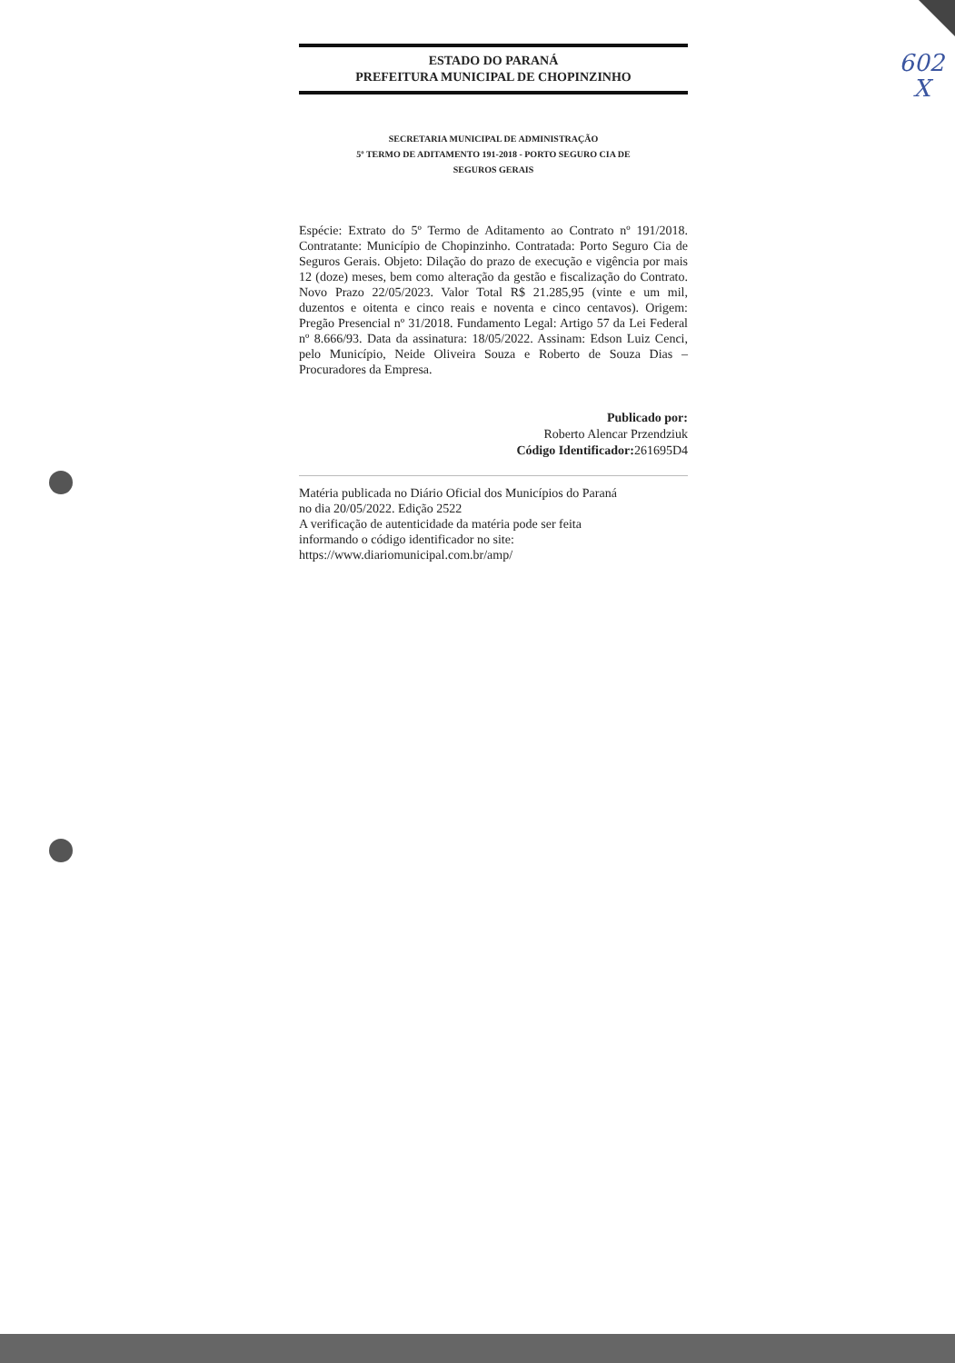602
X
ESTADO DO PARANÁ
PREFEITURA MUNICIPAL DE CHOPINZINHO
SECRETARIA MUNICIPAL DE ADMINISTRAÇÃO
5º TERMO DE ADITAMENTO 191-2018 - PORTO SEGURO CIA DE
SEGUROS GERAIS
Espécie: Extrato do 5º Termo de Aditamento ao Contrato nº 191/2018. Contratante: Município de Chopinzinho. Contratada: Porto Seguro Cia de Seguros Gerais. Objeto: Dilação do prazo de execução e vigência por mais 12 (doze) meses, bem como alteração da gestão e fiscalização do Contrato. Novo Prazo 22/05/2023. Valor Total R$ 21.285,95 (vinte e um mil, duzentos e oitenta e cinco reais e noventa e cinco centavos). Origem: Pregão Presencial nº 31/2018. Fundamento Legal: Artigo 57 da Lei Federal nº 8.666/93. Data da assinatura: 18/05/2022. Assinam: Edson Luiz Cenci, pelo Município, Neide Oliveira Souza e Roberto de Souza Dias – Procuradores da Empresa.
Publicado por:
Roberto Alencar Przendziuk
Código Identificador: 261695D4
Matéria publicada no Diário Oficial dos Municípios do Paraná
no dia 20/05/2022. Edição 2522
A verificação de autenticidade da matéria pode ser feita
informando o código identificador no site:
https://www.diariomunicipal.com.br/amp/